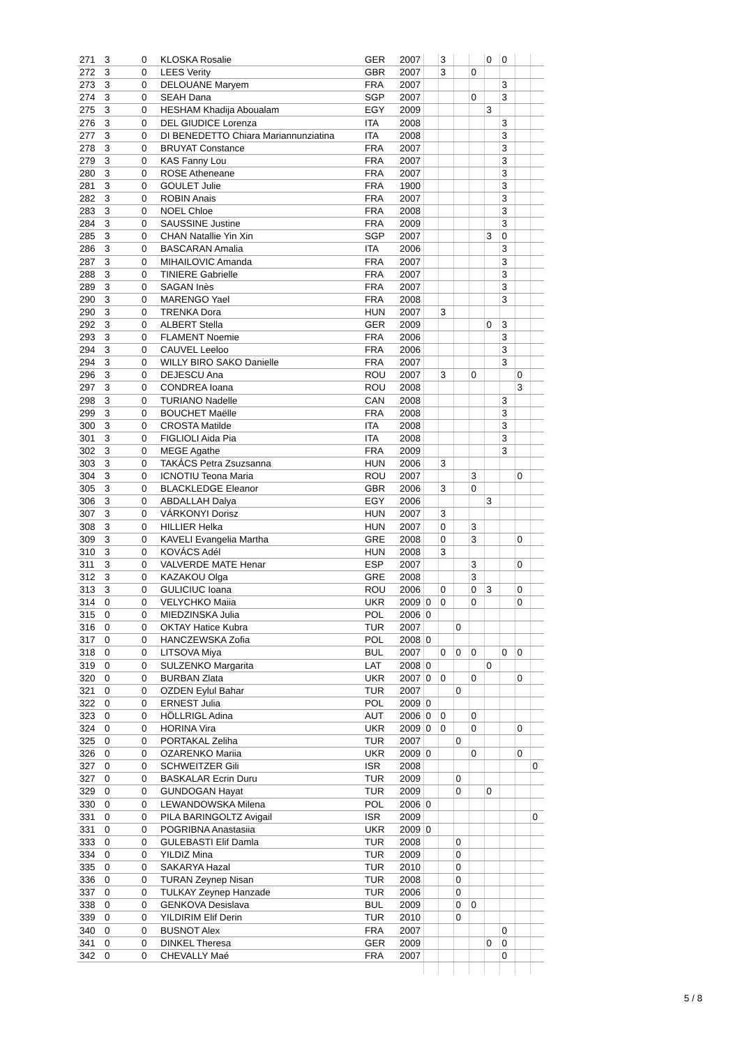| 271 | 3 | 0 | KLOSKA Rosalie | GER | 2007 | | 3 | | | 0 | 0 | | |
| 272 | 3 | 0 | LEES Verity | GBR | 2007 | | 3 | | 0 | | | | |
| 273 | 3 | 0 | DELOUANE Maryem | FRA | 2007 | | | | | | 3 | | |
| 274 | 3 | 0 | SEAH Dana | SGP | 2007 | | | | 0 | | 3 | | |
| 275 | 3 | 0 | HESHAM Khadija Aboualam | EGY | 2009 | | | | | 3 | | | |
| 276 | 3 | 0 | DEL GIUDICE Lorenza | ITA | 2008 | | | | | | 3 | | |
| 277 | 3 | 0 | DI BENEDETTO Chiara Mariannunziatina | ITA | 2008 | | | | | | 3 | | |
| 278 | 3 | 0 | BRUYAT Constance | FRA | 2007 | | | | | | 3 | | |
| 279 | 3 | 0 | KAS Fanny Lou | FRA | 2007 | | | | | | 3 | | |
| 280 | 3 | 0 | ROSE Atheneane | FRA | 2007 | | | | | | 3 | | |
| 281 | 3 | 0 | GOULET Julie | FRA | 1900 | | | | | | 3 | | |
| 282 | 3 | 0 | ROBIN Anais | FRA | 2007 | | | | | | 3 | | |
| 283 | 3 | 0 | NOEL Chloe | FRA | 2008 | | | | | | 3 | | |
| 284 | 3 | 0 | SAUSSINE Justine | FRA | 2009 | | | | | | 3 | | |
| 285 | 3 | 0 | CHAN Natallie Yin Xin | SGP | 2007 | | | | | 3 | 0 | | |
| 286 | 3 | 0 | BASCARAN Amalia | ITA | 2006 | | | | | | 3 | | |
| 287 | 3 | 0 | MIHAILOVIC Amanda | FRA | 2007 | | | | | | 3 | | |
| 288 | 3 | 0 | TINIERE Gabrielle | FRA | 2007 | | | | | | 3 | | |
| 289 | 3 | 0 | SAGAN Inès | FRA | 2007 | | | | | | 3 | | |
| 290 | 3 | 0 | MARENGO Yael | FRA | 2008 | | | | | | 3 | | |
| 290 | 3 | 0 | TRENKA Dora | HUN | 2007 | | 3 | | | | | | |
| 292 | 3 | 0 | ALBERT Stella | GER | 2009 | | | | | 0 | 3 | | |
| 293 | 3 | 0 | FLAMENT Noemie | FRA | 2006 | | | | | | 3 | | |
| 294 | 3 | 0 | CAUVEL Leeloo | FRA | 2006 | | | | | | 3 | | |
| 294 | 3 | 0 | WILLY BIRO SAKO Danielle | FRA | 2007 | | | | | | 3 | | |
| 296 | 3 | 0 | DEJESCU Ana | ROU | 2007 | | 3 | | 0 | | | 0 | |
| 297 | 3 | 0 | CONDREA Ioana | ROU | 2008 | | | | | | | 3 | |
| 298 | 3 | 0 | TURIANO Nadelle | CAN | 2008 | | | | | | 3 | | |
| 299 | 3 | 0 | BOUCHET Maëlle | FRA | 2008 | | | | | | 3 | | |
| 300 | 3 | 0 | CROSTA Matilde | ITA | 2008 | | | | | | 3 | | |
| 301 | 3 | 0 | FIGLIOLI Aida Pia | ITA | 2008 | | | | | | 3 | | |
| 302 | 3 | 0 | MEGE Agathe | FRA | 2009 | | | | | | 3 | | |
| 303 | 3 | 0 | TAKÁCS Petra Zsuzsanna | HUN | 2006 | | 3 | | | | | | |
| 304 | 3 | 0 | ICNOTIU Teona Maria | ROU | 2007 | | | | 3 | | | 0 | |
| 305 | 3 | 0 | BLACKLEDGE Eleanor | GBR | 2006 | | 3 | | 0 | | | | |
| 306 | 3 | 0 | ABDALLAH Dalya | EGY | 2006 | | | | | 3 | | | |
| 307 | 3 | 0 | VÁRKONYI Dorisz | HUN | 2007 | | 3 | | | | | | |
| 308 | 3 | 0 | HILLIER Helka | HUN | 2007 | | 0 | | 3 | | | | |
| 309 | 3 | 0 | KAVELI Evangelia Martha | GRE | 2008 | | 0 | | 3 | | | 0 | |
| 310 | 3 | 0 | KOVÁCS Adél | HUN | 2008 | | 3 | | | | | | |
| 311 | 3 | 0 | VALVERDE MATE Henar | ESP | 2007 | | | | 3 | | | 0 | |
| 312 | 3 | 0 | KAZAKOU Olga | GRE | 2008 | | | | 3 | | | | |
| 313 | 3 | 0 | GULICIUC Ioana | ROU | 2006 | | 0 | | 0 | 3 | | 0 | |
| 314 | 0 | 0 | VELYCHKO Maiia | UKR | 2009 | 0 | 0 | | 0 | | | 0 | |
| 315 | 0 | 0 | MIEDZINSKA Julia | POL | 2006 | 0 | | | | | | | |
| 316 | 0 | 0 | OKTAY Hatice Kubra | TUR | 2007 | | | 0 | | | | | |
| 317 | 0 | 0 | HANCZEWSKA Zofia | POL | 2008 | 0 | | | | | | | |
| 318 | 0 | 0 | LITSOVA Miya | BUL | 2007 | | 0 | 0 | 0 | | 0 | 0 | |
| 319 | 0 | 0 | SULZENKO Margarita | LAT | 2008 | 0 | | | | 0 | | | |
| 320 | 0 | 0 | BURBAN Zlata | UKR | 2007 | 0 | 0 | | 0 | | | 0 | |
| 321 | 0 | 0 | OZDEN Eylul Bahar | TUR | 2007 | | | 0 | | | | | |
| 322 | 0 | 0 | ERNEST Julia | POL | 2009 | 0 | | | | | | | |
| 323 | 0 | 0 | HÖLLRIGL Adina | AUT | 2006 | 0 | 0 | | 0 | | | | |
| 324 | 0 | 0 | HORINA Vira | UKR | 2009 | 0 | 0 | | 0 | | | 0 | |
| 325 | 0 | 0 | PORTAKAL Zeliha | TUR | 2007 | | | 0 | | | | | |
| 326 | 0 | 0 | OZARENKO Mariia | UKR | 2009 | 0 | | | 0 | | | 0 | |
| 327 | 0 | 0 | SCHWEITZER Gili | ISR | 2008 | | | | | | | | 0 |
| 327 | 0 | 0 | BASKALAR Ecrin Duru | TUR | 2009 | | | 0 | | | | | |
| 329 | 0 | 0 | GUNDOGAN Hayat | TUR | 2009 | | | 0 | | 0 | | | |
| 330 | 0 | 0 | LEWANDOWSKA Milena | POL | 2006 | 0 | | | | | | | |
| 331 | 0 | 0 | PILA BARINGOLTZ Avigail | ISR | 2009 | | | | | | | | 0 |
| 331 | 0 | 0 | POGRIBNA Anastasiia | UKR | 2009 | 0 | | | | | | | |
| 333 | 0 | 0 | GULEBASTI Elif Damla | TUR | 2008 | | | 0 | | | | | |
| 334 | 0 | 0 | YILDIZ Mina | TUR | 2009 | | | 0 | | | | | |
| 335 | 0 | 0 | SAKARYA Hazal | TUR | 2010 | | | 0 | | | | | |
| 336 | 0 | 0 | TURAN Zeynep Nisan | TUR | 2008 | | | 0 | | | | | |
| 337 | 0 | 0 | TULKAY Zeynep Hanzade | TUR | 2006 | | | 0 | | | | | |
| 338 | 0 | 0 | GENKOVA Desislava | BUL | 2009 | | | 0 | 0 | | | | |
| 339 | 0 | 0 | YILDIRIM Elif Derin | TUR | 2010 | | | 0 | | | | | |
| 340 | 0 | 0 | BUSNOT Alex | FRA | 2007 | | | | | | 0 | | |
| 341 | 0 | 0 | DINKEL Theresa | GER | 2009 | | | | | 0 | 0 | | |
| 342 | 0 | 0 | CHEVALLY Maé | FRA | 2007 | | | | | | 0 | | |
5 / 8